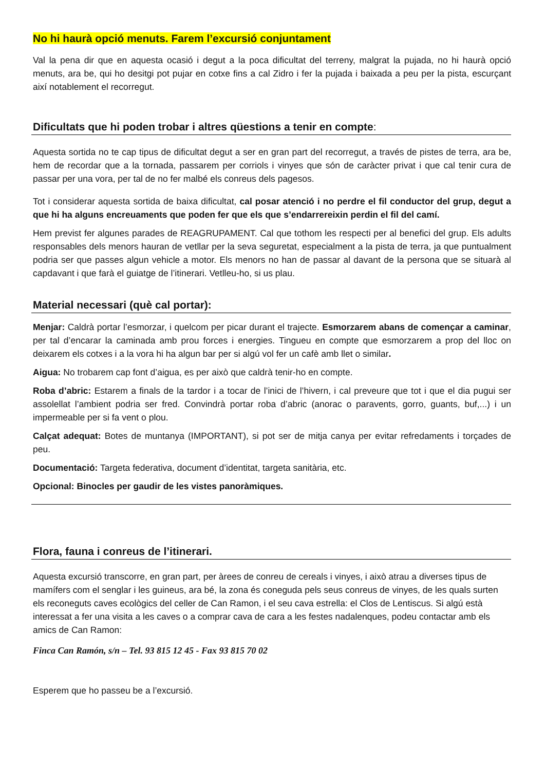No hi haurà opció menuts. Farem l’excursió conjuntament
Val la pena dir que en aquesta ocasió i degut a la poca dificultat del terreny, malgrat la pujada, no hi haurà opció menuts, ara be, qui ho desitgi pot pujar en cotxe fins a cal Zidro i fer la pujada i baixada a peu per la pista, escurçant així notablement el recorregut.
Dificultats que hi poden trobar i altres qüestions a tenir en compte:
Aquesta sortida no te cap tipus de dificultat degut a ser en gran part del recorregut, a través de pistes de terra, ara be, hem de recordar que a la tornada, passarem per corriols i vinyes que són de caràcter privat i que cal tenir cura de passar per una vora, per tal de no fer malbé els conreus dels pagesos.
Tot i considerar aquesta sortida de baixa dificultat, cal posar atenció i no perdre el fil conductor del grup, degut a que hi ha alguns encreuaments que poden fer que els que s’endarrereixin perdin el fil del camí.
Hem previst fer algunes parades de REAGRUPAMENT. Cal que tothom les respecti per al benefici del grup. Els adults responsables dels menors hauran de vetllar per la seva seguretat, especialment a la pista de terra, ja que puntualment podria ser que passes algun vehicle a motor. Els menors no han de passar al davant de la persona que se situarà al capdavant i que farà el guiatge de l’itinerari. Vetlleu-ho, si us plau.
Material necessari (què cal portar):
Menjar: Caldrà portar l’esmorzar, i quelcom per picar durant el trajecte. Esmorzarem abans de començar a caminar, per tal d’encarar la caminada amb prou forces i energies. Tingueu en compte que esmorzarem a prop del lloc on deixarem els cotxes i a la vora hi ha algun bar per si algú vol fer un cafè amb llet o similar.
Aigua: No trobarem cap font d’aigua, es per això que caldrà tenir-ho en compte.
Roba d’abric: Estarem a finals de la tardor i a tocar de l’inici de l’hivern, i cal preveure que tot i que el dia pugui ser assolellat l’ambient podria ser fred. Convindrà portar roba d’abric (anorac o paravents, gorro, guants, buf,...) i un impermeable per si fa vent o plou.
Calçat adequat: Botes de muntanya (IMPORTANT), si pot ser de mitja canya per evitar refredaments i torçades de peu.
Documentació: Targeta federativa, document d’identitat, targeta sanitària, etc.
Opcional: Binocles per gaudir de les vistes panoràmiques.
Flora, fauna i conreus de l’itinerari.
Aquesta excursió transcorre, en gran part, per àrees de conreu de cereals i vinyes, i això atrau a diverses tipus de mamífers com el senglar i les guineus, ara bé, la zona és coneguda pels seus conreus de vinyes, de les quals surten els reconeguts caves ecològics del celler de Can Ramon, i el seu cava estrella: el Clos de Lentiscus. Si algú està interessat a fer una visita a les caves o a comprar cava de cara a les festes nadalenques, podeu contactar amb els amics de Can Ramon:
Finca Can Ramón, s/n – Tel. 93 815 12 45 - Fax 93 815 70 02
Esperem que ho passeu be a l’excursió.